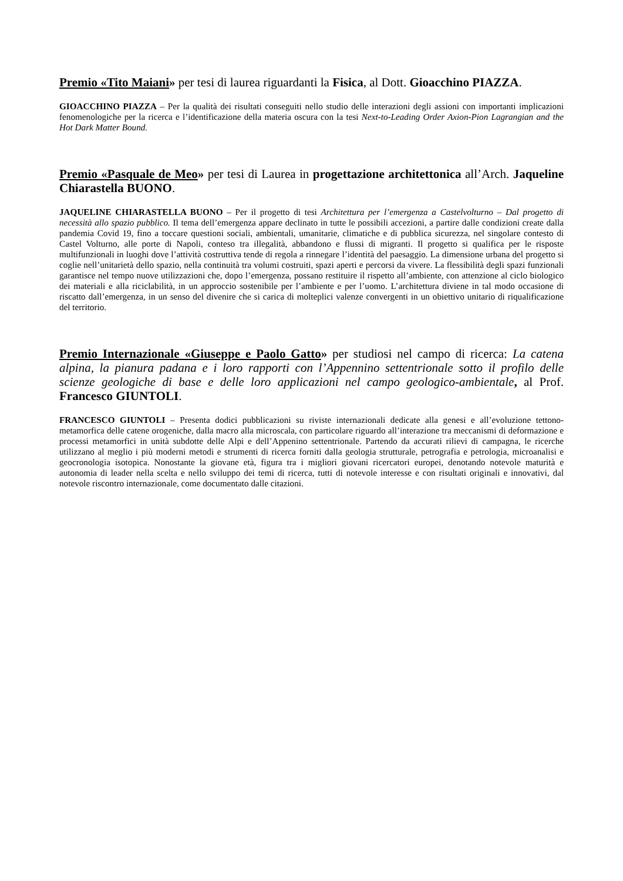Premio «Tito Maiani» per tesi di laurea riguardanti la Fisica, al Dott. Gioacchino PIAZZA.
GIOACCHINO PIAZZA – Per la qualità dei risultati conseguiti nello studio delle interazioni degli assioni con importanti implicazioni fenomenologiche per la ricerca e l’identificazione della materia oscura con la tesi Next-to-Leading Order Axion-Pion Lagrangian and the Hot Dark Matter Bound.
Premio «Pasquale de Meo» per tesi di Laurea in progettazione architettonica all’Arch. Jaqueline Chiarastella BUONO.
JAQUELINE CHIARASTELLA BUONO – Per il progetto di tesi Architettura per l’emergenza a Castelvolturno – Dal progetto di necessità allo spazio pubblico. Il tema dell’emergenza appare declinato in tutte le possibili accezioni, a partire dalle condizioni create dalla pandemia Covid 19, fino a toccare questioni sociali, ambientali, umanitarie, climatiche e di pubblica sicurezza, nel singolare contesto di Castel Volturno, alle porte di Napoli, conteso tra illegalità, abbandono e flussi di migranti. Il progetto si qualifica per le risposte multifunzionali in luoghi dove l’attività costruttiva tende di regola a rinnegare l’identità del paesaggio. La dimensione urbana del progetto si coglie nell’unitarietà dello spazio, nella continuità tra volumi costruiti, spazi aperti e percorsi da vivere. La flessibilità degli spazi funzionali garantisce nel tempo nuove utilizzazioni che, dopo l’emergenza, possano restituire il rispetto all’ambiente, con attenzione al ciclo biologico dei materiali e alla riciclabilità, in un approccio sostenibile per l’ambiente e per l’uomo. L’architettura diviene in tal modo occasione di riscatto dall’emergenza, in un senso del divenire che si carica di molteplici valenze convergenti in un obiettivo unitario di riqualificazione del territorio.
Premio Internazionale «Giuseppe e Paolo Gatto» per studiosi nel campo di ricerca: La catena alpina, la pianura padana e i loro rapporti con l’Appennino settentrionale sotto il profilo delle scienze geologiche di base e delle loro applicazioni nel campo geologico-ambientale, al Prof. Francesco GIUNTOLI.
FRANCESCO GIUNTOLI – Presenta dodici pubblicazioni su riviste internazionali dedicate alla genesi e all’evoluzione tettono-metamorfica delle catene orogeniche, dalla macro alla microscala, con particolare riguardo all’interazione tra meccanismi di deformazione e processi metamorfici in unità subdotte delle Alpi e dell’Appenino settentrionale. Partendo da accurati rilievi di campagna, le ricerche utilizzano al meglio i più moderni metodi e strumenti di ricerca forniti dalla geologia strutturale, petrografia e petrologia, microanalisi e geocronologia isotopica. Nonostante la giovane età, figura tra i migliori giovani ricercatori europei, denotando notevole maturità e autonomia di leader nella scelta e nello sviluppo dei temi di ricerca, tutti di notevole interesse e con risultati originali e innovativi, dal notevole riscontro internazionale, come documentato dalle citazioni.